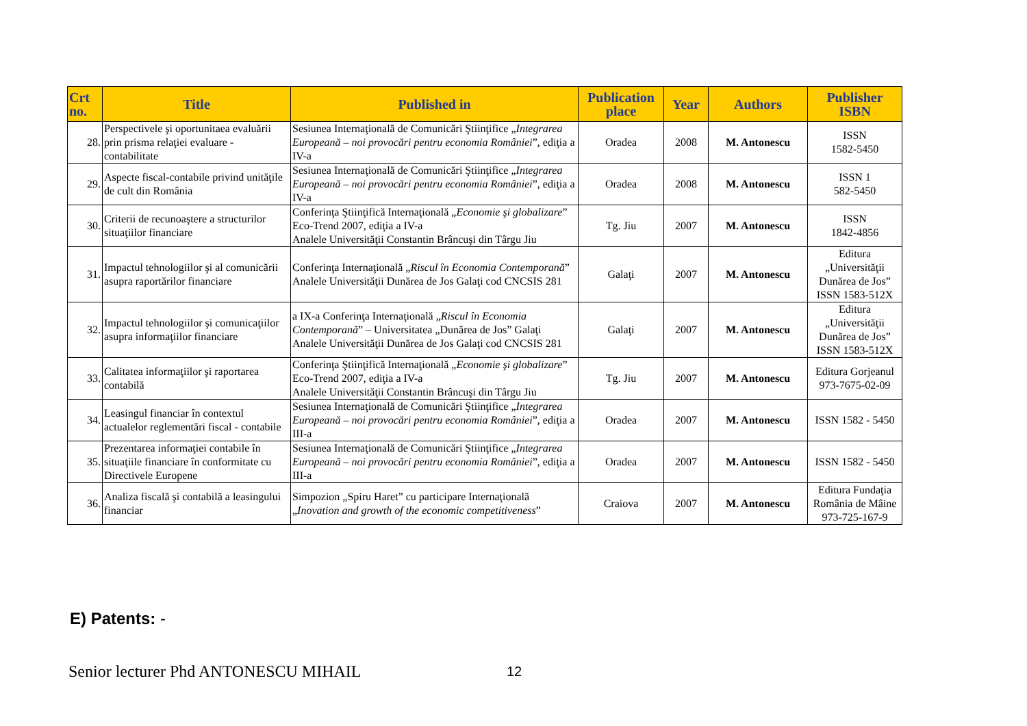| Crt no. | Title | Published in | Publication place | Year | Authors | Publisher ISBN |
| --- | --- | --- | --- | --- | --- | --- |
| 28. | Perspectivele şi oportunitaea evaluării prin prisma relaţiei evaluare - contabilitate | Sesiunea Internaţională de Comunicări Ştiinţifice „ Integrarea Europeană – noi provocări pentru economia României ”, ediţia a IV-a | Oradea | 2008 | M. Antonescu | ISSN 1582-5450 |
| 29. | Aspecte fiscal-contabile privind unităţile de cult din România | Sesiunea Internaţională de Comunicări Ştiinţifice „ Integrarea Europeană – noi provocări pentru economia României ”, ediţia a IV-a | Oradea | 2008 | M. Antonescu | ISSN 1 582-5450 |
| 30. | Criterii de recunoaştere a structurilor situaţiilor financiare | Conferinţa Ştiinţifică Internaţională „ Economie şi globalizare ” Eco-Trend 2007, ediţia a IV-a Analele Universităţii Constantin Brâncuşi din Târgu Jiu | Tg. Jiu | 2007 | M. Antonescu | ISSN 1842-4856 |
| 31. | Impactul tehnologiilor şi al comunicării asupra raportărilor financiare | Conferinţa Internaţională „ Riscul în Economia Contemporană ” Analele Universităţii Dunărea de Jos Galaţi cod CNCSIS 281 | Galaţi | 2007 | M. Antonescu | Editura „Universităţii Dunărea de Jos” ISSN 1583-512X |
| 32. | Impactul tehnologiilor şi comunicaţiilor asupra informaţiilor financiare | a IX-a Conferinţa Internaţională „ Riscul în Economia Contemporană ” – Universitatea „Dunărea de Jos” Galaţi Analele Universităţii Dunărea de Jos Galaţi cod CNCSIS 281 | Galaţi | 2007 | M. Antonescu | Editura „Universităţii Dunărea de Jos” ISSN 1583-512X |
| 33. | Calitatea informaţiilor şi raportarea contabilă | Conferinţa Ştiinţifică Internaţională „ Economie şi globalizare ” Eco-Trend 2007, ediţia a IV-a Analele Universităţii Constantin Brâncuşi din Târgu Jiu | Tg. Jiu | 2007 | M. Antonescu | Editura Gorjeanul 973-7675-02-09 |
| 34. | Leasingul financiar în contextul actualelor reglementări fiscal - contabile | Sesiunea Internaţională de Comunicări Ştiinţifice „ Integrarea Europeană – noi provocări pentru economia României ”, ediţia a III-a | Oradea | 2007 | M. Antonescu | ISSN 1582 - 5450 |
| 35. | Prezentarea informaţiei contabile în situaţiile financiare în conformitate cu Directivele Europene | Sesiunea Internaţională de Comunicări Ştiinţifice „ Integrarea Europeană – noi provocări pentru economia României ”, ediţia a III-a | Oradea | 2007 | M. Antonescu | ISSN 1582 - 5450 |
| 36. | Analiza fiscală şi contabilă a leasingului financiar | Simpozion „Spiru Haret” cu participare Internaţională „ Inovation and growth of the economic competitiveness ” | Craiova | 2007 | M. Antonescu | Editura Fundaţia România de Mâine 973-725-167-9 |
E) Patents: -
Senior lecturer Phd ANTONESCU MIHAIL
12